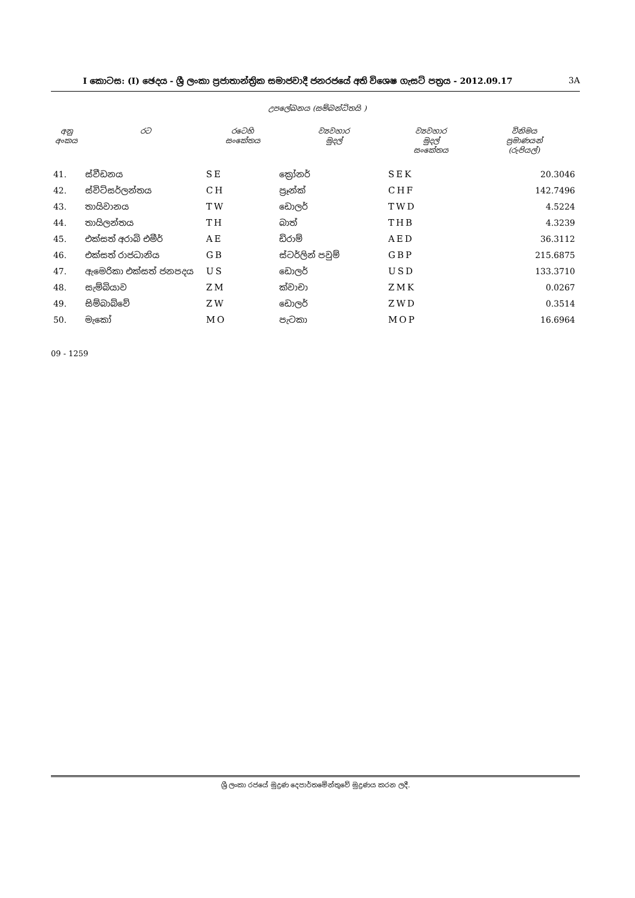I කොටස: (I) ඡෙදය - ශ්‍රී ලංකා ප්‍රජාතාන්ත්‍රික සමාජවාදී ජනරජයේ අති විශෙෂ ගැසට් පත්‍රය - 2012.09.17 3A
උපලේඛනය (සම්බන්ධිතයි )
| අනු අංකය | රට | රටෙහි සංකේතය | ව්‍යවහාර මුදල් | ව්‍යවහාර මුදල් සංකේතය | විනිමය ප්‍රමාණයන් (රුපියල්) |
| --- | --- | --- | --- | --- | --- |
| 41. | ස්වීඩනය | SE | ක්‍රෝනර් | SEK | 20.3046 |
| 42. | ස්විට්සර්ලන්තය | CH | ප්‍රෑන්ක් | CHF | 142.7496 |
| 43. | තායිවානය | TW | ඩොලර් | TWD | 4.5224 |
| 44. | තායිලන්තය | TH | බාත් | THB | 4.3239 |
| 45. | එක්සත් අරාබි එමීර් | AE | ඩිරාම් | AED | 36.3112 |
| 46. | එක්සත් රාජධානිය | GB | ස්ටර්ලින් පවුම් | GBP | 215.6875 |
| 47. | ඇමෙරිකා එක්සත් ජනපදය | US | ඩොලර් | USD | 133.3710 |
| 48. | සැම්බියාව | ZM | ක්වාචා | ZMK | 0.0267 |
| 49. | සිම්බාබ්වේ | ZW | ඩොලර් | ZWD | 0.3514 |
| 50. | මැකෝ | MO | පැටකා | MOP | 16.6964 |
09 - 1259
ශ්‍රී ලංකා රජයේ මුද්‍රණ දෙපාර්තමේන්තුවේ මුද්‍රණය කරන ලදී.